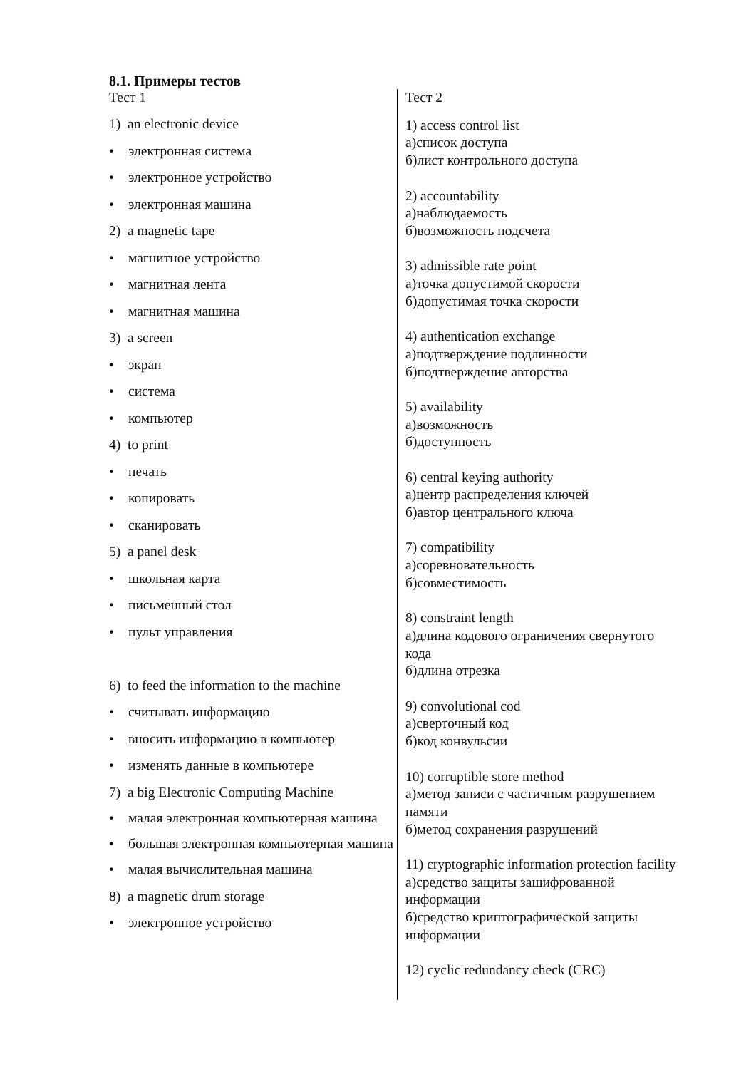8.1. Примеры тестов
Тест 1
1) an electronic device
• электронная система
• электронное устройство
• электронная машина
2) a magnetic tape
• магнитное устройство
• магнитная лента
• магнитная машина
3) a screen
• экран
• система
• компьютер
4) to print
• печать
• копировать
• сканировать
5) a panel desk
• школьная карта
• письменный стол
• пульт управления
6) to feed the information to the machine
• считывать информацию
• вносить информацию в компьютер
• изменять данные в компьютере
7) a big Electronic Computing Machine
• малая электронная компьютерная машина
• большая электронная компьютерная машина
• малая вычислительная машина
8) a magnetic drum storage
• электронное устройство
Тест 2
1) access control list
а)список доступа
б)лист контрольного доступа
2) accountability
а)наблюдаемость
б)возможность подсчета
3) admissible rate point
а)точка допустимой скорости
б)допустимая точка скорости
4) authentication exchange
а)подтверждение подлинности
б)подтверждение авторства
5) availability
а)возможность
б)доступность
6) central keying authority
а)центр распределения ключей
б)автор центрального ключа
7) compatibility
а)соревновательность
б)совместимость
8) constraint length
а)длина кодового ограничения свернутого кода
б)длина отрезка
9) convolutional cod
а)сверточный код
б)код конвульсии
10) corruptible store method
а)метод записи с частичным разрушением памяти
б)метод сохранения разрушений
11) cryptographic information protection facility
а)средство защиты зашифрованной информации
б)средство криптографической защиты информации
12) cyclic redundancy check (CRC)